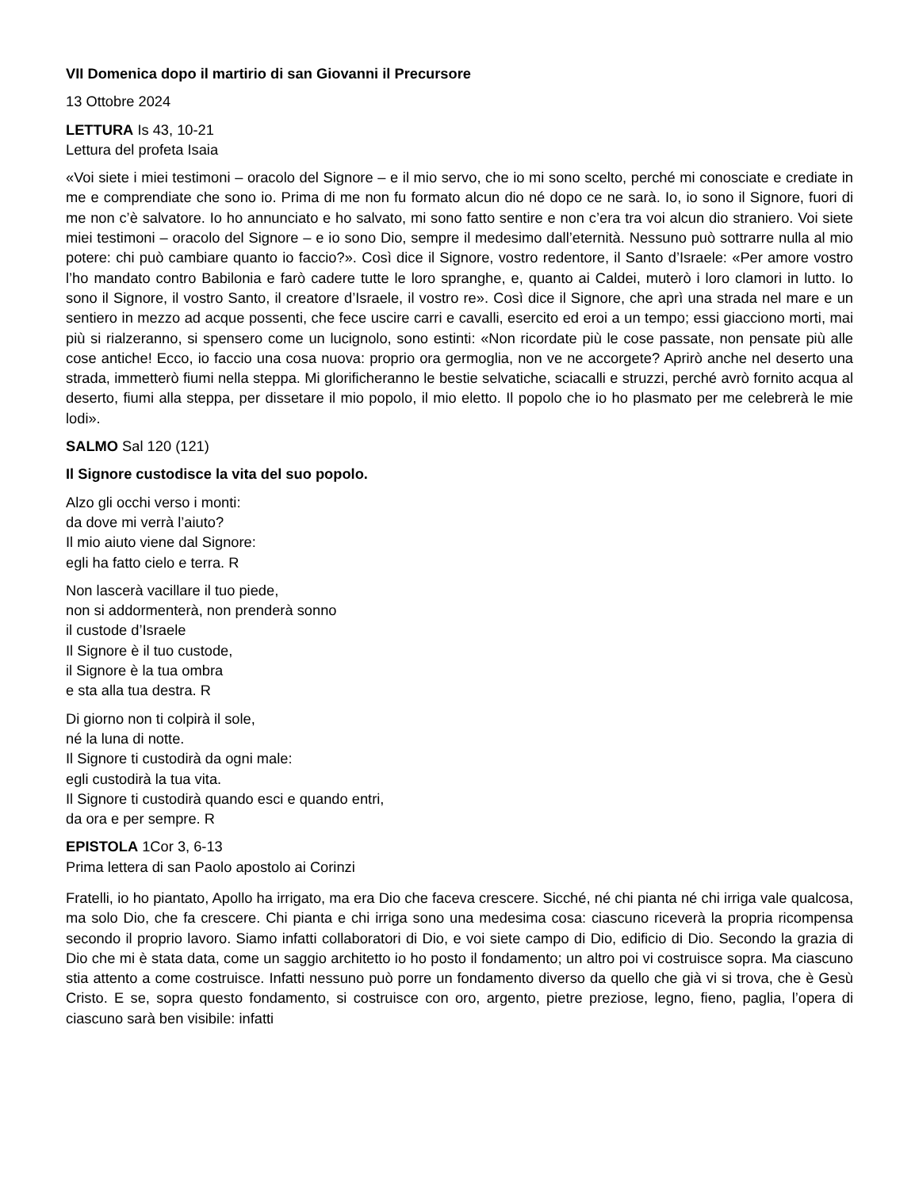VII Domenica dopo il martirio di san Giovanni il Precursore
13 Ottobre 2024
LETTURA Is 43, 10-21
Lettura del profeta Isaia
«Voi siete i miei testimoni – oracolo del Signore – e il mio servo, che io mi sono scelto, perché mi conosciate e crediate in me e comprendiate che sono io. Prima di me non fu formato alcun dio né dopo ce ne sarà. Io, io sono il Signore, fuori di me non c’è salvatore. Io ho annunciato e ho salvato, mi sono fatto sentire e non c’era tra voi alcun dio straniero. Voi siete miei testimoni – oracolo del Signore – e io sono Dio, sempre il medesimo dall’eternità. Nessuno può sottrarre nulla al mio potere: chi può cambiare quanto io faccio?». Così dice il Signore, vostro redentore, il Santo d’Israele: «Per amore vostro l’ho mandato contro Babilonia e farò cadere tutte le loro spranghe, e, quanto ai Caldei, muterò i loro clamori in lutto. Io sono il Signore, il vostro Santo, il creatore d’Israele, il vostro re». Così dice il Signore, che aprì una strada nel mare e un sentiero in mezzo ad acque possenti, che fece uscire carri e cavalli, esercito ed eroi a un tempo; essi giacciono morti, mai più si rialzeranno, si spensero come un lucignolo, sono estinti: «Non ricordate più le cose passate, non pensate più alle cose antiche! Ecco, io faccio una cosa nuova: proprio ora germoglia, non ve ne accorgete? Aprirò anche nel deserto una strada, immetterò fiumi nella steppa. Mi glorificheranno le bestie selvatiche, sciacalli e struzzi, perché avrò fornito acqua al deserto, fiumi alla steppa, per dissetare il mio popolo, il mio eletto. Il popolo che io ho plasmato per me celebrerà le mie lodi».
SALMO Sal 120 (121)
Il Signore custodisce la vita del suo popolo.
Alzo gli occhi verso i monti:
da dove mi verrà l’aiuto?
Il mio aiuto viene dal Signore:
egli ha fatto cielo e terra. R
Non lascerà vacillare il tuo piede,
non si addormenterà, non prenderà sonno
il custode d’Israele
Il Signore è il tuo custode,
il Signore è la tua ombra
e sta alla tua destra. R
Di giorno non ti colpirà il sole,
né la luna di notte.
Il Signore ti custodirà da ogni male:
egli custodirà la tua vita.
Il Signore ti custodirà quando esci e quando entri,
da ora e per sempre. R
EPISTOLA 1Cor 3, 6-13
Prima lettera di san Paolo apostolo ai Corinzi
Fratelli, io ho piantato, Apollo ha irrigato, ma era Dio che faceva crescere. Sicché, né chi pianta né chi irriga vale qualcosa, ma solo Dio, che fa crescere. Chi pianta e chi irriga sono una medesima cosa: ciascuno riceverà la propria ricompensa secondo il proprio lavoro. Siamo infatti collaboratori di Dio, e voi siete campo di Dio, edificio di Dio. Secondo la grazia di Dio che mi è stata data, come un saggio architetto io ho posto il fondamento; un altro poi vi costruisce sopra. Ma ciascuno stia attento a come costruisce. Infatti nessuno può porre un fondamento diverso da quello che già vi si trova, che è Gesù Cristo. E se, sopra questo fondamento, si costruisce con oro, argento, pietre preziose, legno, fieno, paglia, l’opera di ciascuno sarà ben visibile: infatti